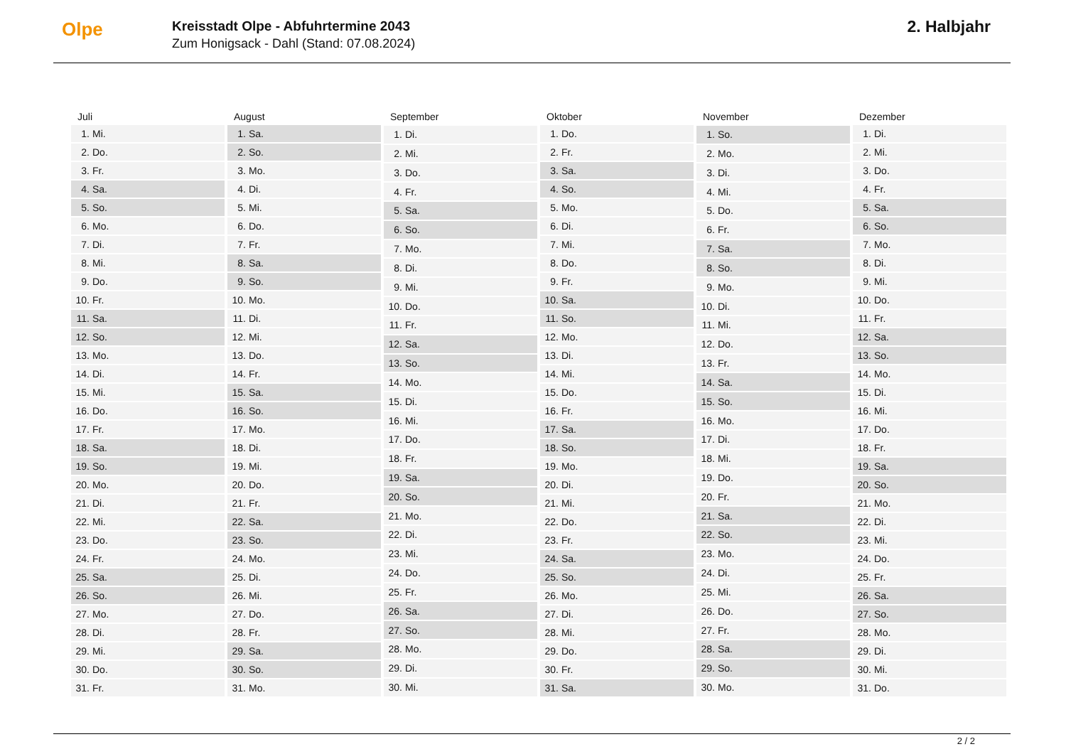Olpe
Kreisstadt Olpe - Abfuhrtermine 2043
Zum Honigsack - Dahl (Stand: 07.08.2024)
2. Halbjahr
| Juli | |
| --- | --- |
| 1. | Mi. |
| 2. | Do. |
| 3. | Fr. |
| 4. | Sa. |
| 5. | So. |
| 6. | Mo. |
| 7. | Di. |
| 8. | Mi. |
| 9. | Do. |
| 10. | Fr. |
| 11. | Sa. |
| 12. | So. |
| 13. | Mo. |
| 14. | Di. |
| 15. | Mi. |
| 16. | Do. |
| 17. | Fr. |
| 18. | Sa. |
| 19. | So. |
| 20. | Mo. |
| 21. | Di. |
| 22. | Mi. |
| 23. | Do. |
| 24. | Fr. |
| 25. | Sa. |
| 26. | So. |
| 27. | Mo. |
| 28. | Di. |
| 29. | Mi. |
| 30. | Do. |
| 31. | Fr. |
| August | |
| --- | --- |
| 1. | Sa. |
| 2. | So. |
| 3. | Mo. |
| 4. | Di. |
| 5. | Mi. |
| 6. | Do. |
| 7. | Fr. |
| 8. | Sa. |
| 9. | So. |
| 10. | Mo. |
| 11. | Di. |
| 12. | Mi. |
| 13. | Do. |
| 14. | Fr. |
| 15. | Sa. |
| 16. | So. |
| 17. | Mo. |
| 18. | Di. |
| 19. | Mi. |
| 20. | Do. |
| 21. | Fr. |
| 22. | Sa. |
| 23. | So. |
| 24. | Mo. |
| 25. | Di. |
| 26. | Mi. |
| 27. | Do. |
| 28. | Fr. |
| 29. | Sa. |
| 30. | So. |
| 31. | Mo. |
| September | |
| --- | --- |
| 1. | Di. |
| 2. | Mi. |
| 3. | Do. |
| 4. | Fr. |
| 5. | Sa. |
| 6. | So. |
| 7. | Mo. |
| 8. | Di. |
| 9. | Mi. |
| 10. | Do. |
| 11. | Fr. |
| 12. | Sa. |
| 13. | So. |
| 14. | Mo. |
| 15. | Di. |
| 16. | Mi. |
| 17. | Do. |
| 18. | Fr. |
| 19. | Sa. |
| 20. | So. |
| 21. | Mo. |
| 22. | Di. |
| 23. | Mi. |
| 24. | Do. |
| 25. | Fr. |
| 26. | Sa. |
| 27. | So. |
| 28. | Mo. |
| 29. | Di. |
| 30. | Mi. |
| Oktober | |
| --- | --- |
| 1. | Do. |
| 2. | Fr. |
| 3. | Sa. |
| 4. | So. |
| 5. | Mo. |
| 6. | Di. |
| 7. | Mi. |
| 8. | Do. |
| 9. | Fr. |
| 10. | Sa. |
| 11. | So. |
| 12. | Mo. |
| 13. | Di. |
| 14. | Mi. |
| 15. | Do. |
| 16. | Fr. |
| 17. | Sa. |
| 18. | So. |
| 19. | Mo. |
| 20. | Di. |
| 21. | Mi. |
| 22. | Do. |
| 23. | Fr. |
| 24. | Sa. |
| 25. | So. |
| 26. | Mo. |
| 27. | Di. |
| 28. | Mi. |
| 29. | Do. |
| 30. | Fr. |
| 31. | Sa. |
| November | |
| --- | --- |
| 1. | So. |
| 2. | Mo. |
| 3. | Di. |
| 4. | Mi. |
| 5. | Do. |
| 6. | Fr. |
| 7. | Sa. |
| 8. | So. |
| 9. | Mo. |
| 10. | Di. |
| 11. | Mi. |
| 12. | Do. |
| 13. | Fr. |
| 14. | Sa. |
| 15. | So. |
| 16. | Mo. |
| 17. | Di. |
| 18. | Mi. |
| 19. | Do. |
| 20. | Fr. |
| 21. | Sa. |
| 22. | So. |
| 23. | Mo. |
| 24. | Di. |
| 25. | Mi. |
| 26. | Do. |
| 27. | Fr. |
| 28. | Sa. |
| 29. | So. |
| 30. | Mo. |
| Dezember | |
| --- | --- |
| 1. | Di. |
| 2. | Mi. |
| 3. | Do. |
| 4. | Fr. |
| 5. | Sa. |
| 6. | So. |
| 7. | Mo. |
| 8. | Di. |
| 9. | Mi. |
| 10. | Do. |
| 11. | Fr. |
| 12. | Sa. |
| 13. | So. |
| 14. | Mo. |
| 15. | Di. |
| 16. | Mi. |
| 17. | Do. |
| 18. | Fr. |
| 19. | Sa. |
| 20. | So. |
| 21. | Mo. |
| 22. | Di. |
| 23. | Mi. |
| 24. | Do. |
| 25. | Fr. |
| 26. | Sa. |
| 27. | So. |
| 28. | Mo. |
| 29. | Di. |
| 30. | Mi. |
| 31. | Do. |
2 / 2